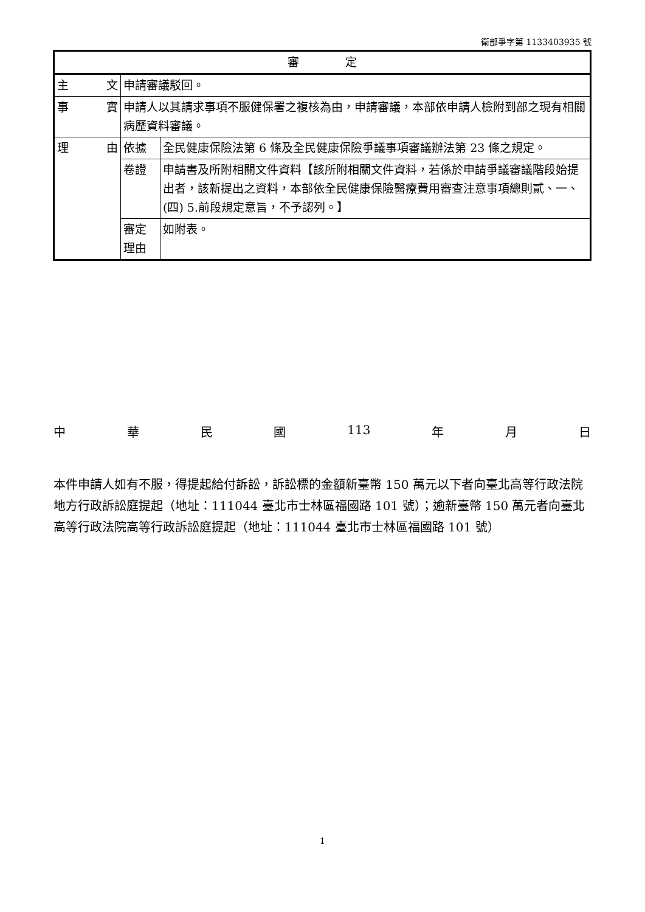衛部爭字第 1133403935 號
| 審 定 | | |
| --- | --- | --- |
| 主 文 | 申請審議駁回。 | |
| 事 實 | 申請人以其請求事項不服健保署之複核為由，申請審議，本部依申請人檢附到部之現有相關病歷資料審議。 | |
| 理 由 | 依據 | 全民健康保險法第 6 條及全民健康保險爭議事項審議辦法第 23 條之規定。 |
| | 卷證 | 申請書及所附相關文件資料【該所附相關文件資料，若係於申請爭議審議階段始提出者，該新提出之資料，本部依全民健康保險醫療費用審查注意事項總則貳、一、(四) 5.前段規定意旨，不予認列。】 |
| | 審定理由 | 如附表。 |
中華民國 113 年 月 日
本件申請人如有不服，得提起給付訴訟，訴訟標的金額新臺幣 150 萬元以下者向臺北高等行政法院地方行政訴訟庭提起（地址：111044 臺北市士林區福國路 101 號）；逾新臺幣 150 萬元者向臺北高等行政法院高等行政訴訟庭提起（地址：111044 臺北市士林區福國路 101 號）
1